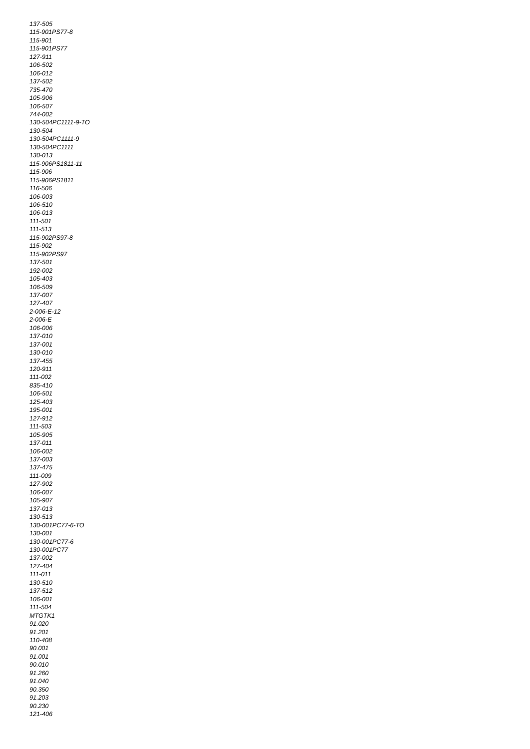137-505
115-901PS77-8
115-901
115-901PS77
127-911
106-502
106-012
137-502
735-470
105-906
106-507
744-002
130-504PC1111-9-TO
130-504
130-504PC1111-9
130-504PC1111
130-013
115-906PS1811-11
115-906
115-906PS1811
116-506
106-003
106-510
106-013
111-501
111-513
115-902PS97-8
115-902
115-902PS97
137-501
192-002
105-403
106-509
137-007
127-407
2-006-E-12
2-006-E
106-006
137-010
137-001
130-010
137-455
120-911
111-002
835-410
106-501
125-403
195-001
127-912
111-503
105-905
137-011
106-002
137-003
137-475
111-009
127-902
106-007
105-907
137-013
130-513
130-001PC77-6-TO
130-001
130-001PC77-6
130-001PC77
137-002
127-404
111-011
130-510
137-512
106-001
111-504
MTGTK1
91.020
91.201
110-408
90.001
91.001
90.010
91.260
91.040
90.350
91.203
90.230
121-406